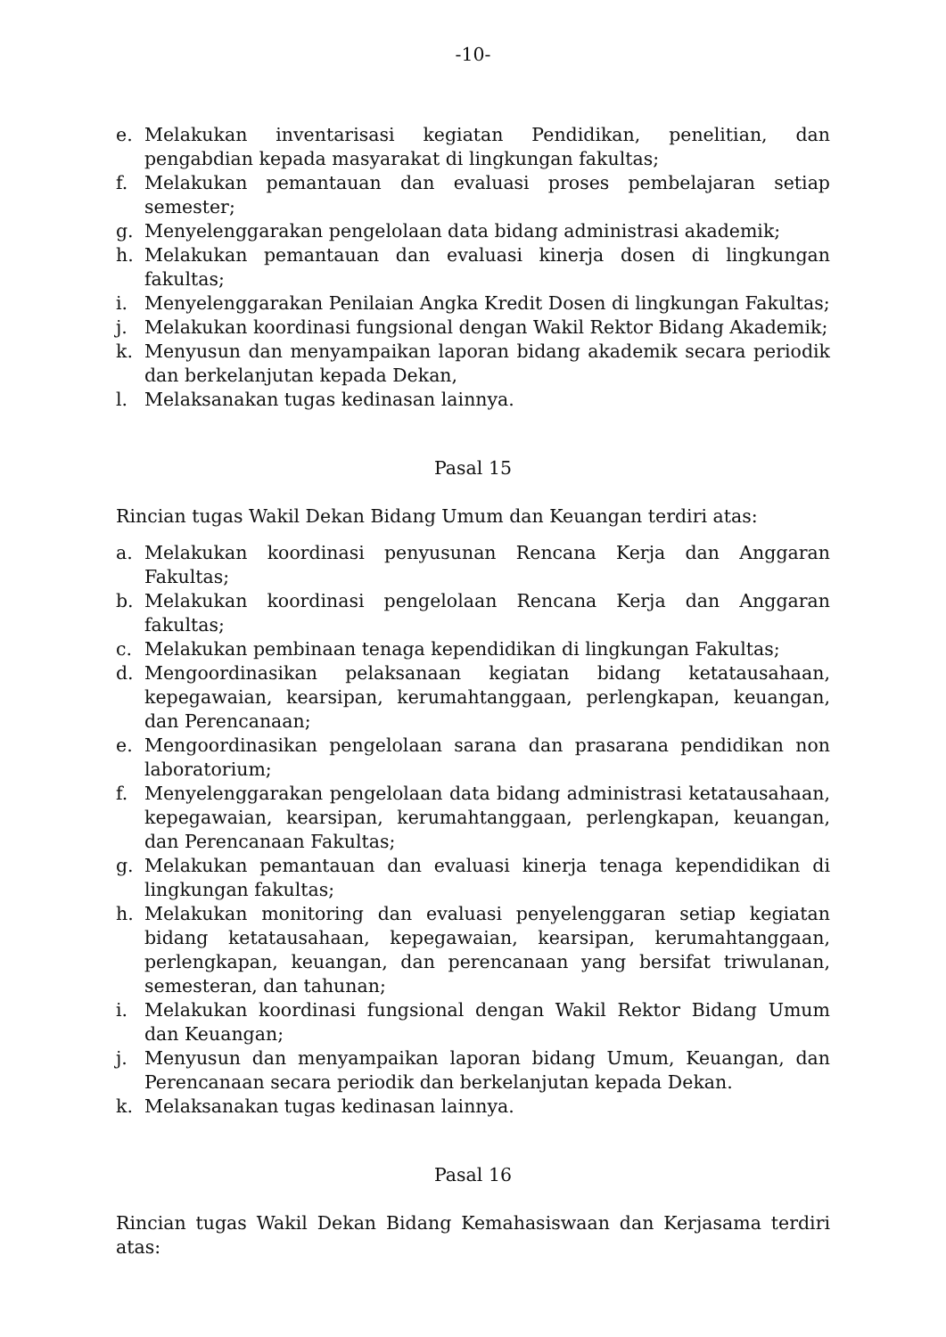-10-
e. Melakukan inventarisasi kegiatan Pendidikan, penelitian, dan pengabdian kepada masyarakat di lingkungan fakultas;
f. Melakukan pemantauan dan evaluasi proses pembelajaran setiap semester;
g. Menyelenggarakan pengelolaan data bidang administrasi akademik;
h. Melakukan pemantauan dan evaluasi kinerja dosen di lingkungan fakultas;
i. Menyelenggarakan Penilaian Angka Kredit Dosen di lingkungan Fakultas;
j. Melakukan koordinasi fungsional dengan Wakil Rektor Bidang Akademik;
k. Menyusun dan menyampaikan laporan bidang akademik secara periodik dan berkelanjutan kepada Dekan,
l. Melaksanakan tugas kedinasan lainnya.
Pasal 15
Rincian tugas Wakil Dekan Bidang Umum dan Keuangan terdiri atas:
a. Melakukan koordinasi penyusunan Rencana Kerja dan Anggaran Fakultas;
b. Melakukan koordinasi pengelolaan Rencana Kerja dan Anggaran fakultas;
c. Melakukan pembinaan tenaga kependidikan di lingkungan Fakultas;
d. Mengoordinasikan pelaksanaan kegiatan bidang ketatausahaan, kepegawaian, kearsipan, kerumahtanggaan, perlengkapan, keuangan, dan Perencanaan;
e. Mengoordinasikan pengelolaan sarana dan prasarana pendidikan non laboratorium;
f. Menyelenggarakan pengelolaan data bidang administrasi ketatausahaan, kepegawaian, kearsipan, kerumahtanggaan, perlengkapan, keuangan, dan Perencanaan Fakultas;
g. Melakukan pemantauan dan evaluasi kinerja tenaga kependidikan di lingkungan fakultas;
h. Melakukan monitoring dan evaluasi penyelenggaran setiap kegiatan bidang ketatausahaan, kepegawaian, kearsipan, kerumahtanggaan, perlengkapan, keuangan, dan perencanaan yang bersifat triwulanan, semesteran, dan tahunan;
i. Melakukan koordinasi fungsional dengan Wakil Rektor Bidang Umum dan Keuangan;
j. Menyusun dan menyampaikan laporan bidang Umum, Keuangan, dan Perencanaan secara periodik dan berkelanjutan kepada Dekan.
k. Melaksanakan tugas kedinasan lainnya.
Pasal 16
Rincian tugas Wakil Dekan Bidang Kemahasiswaan dan Kerjasama terdiri atas: